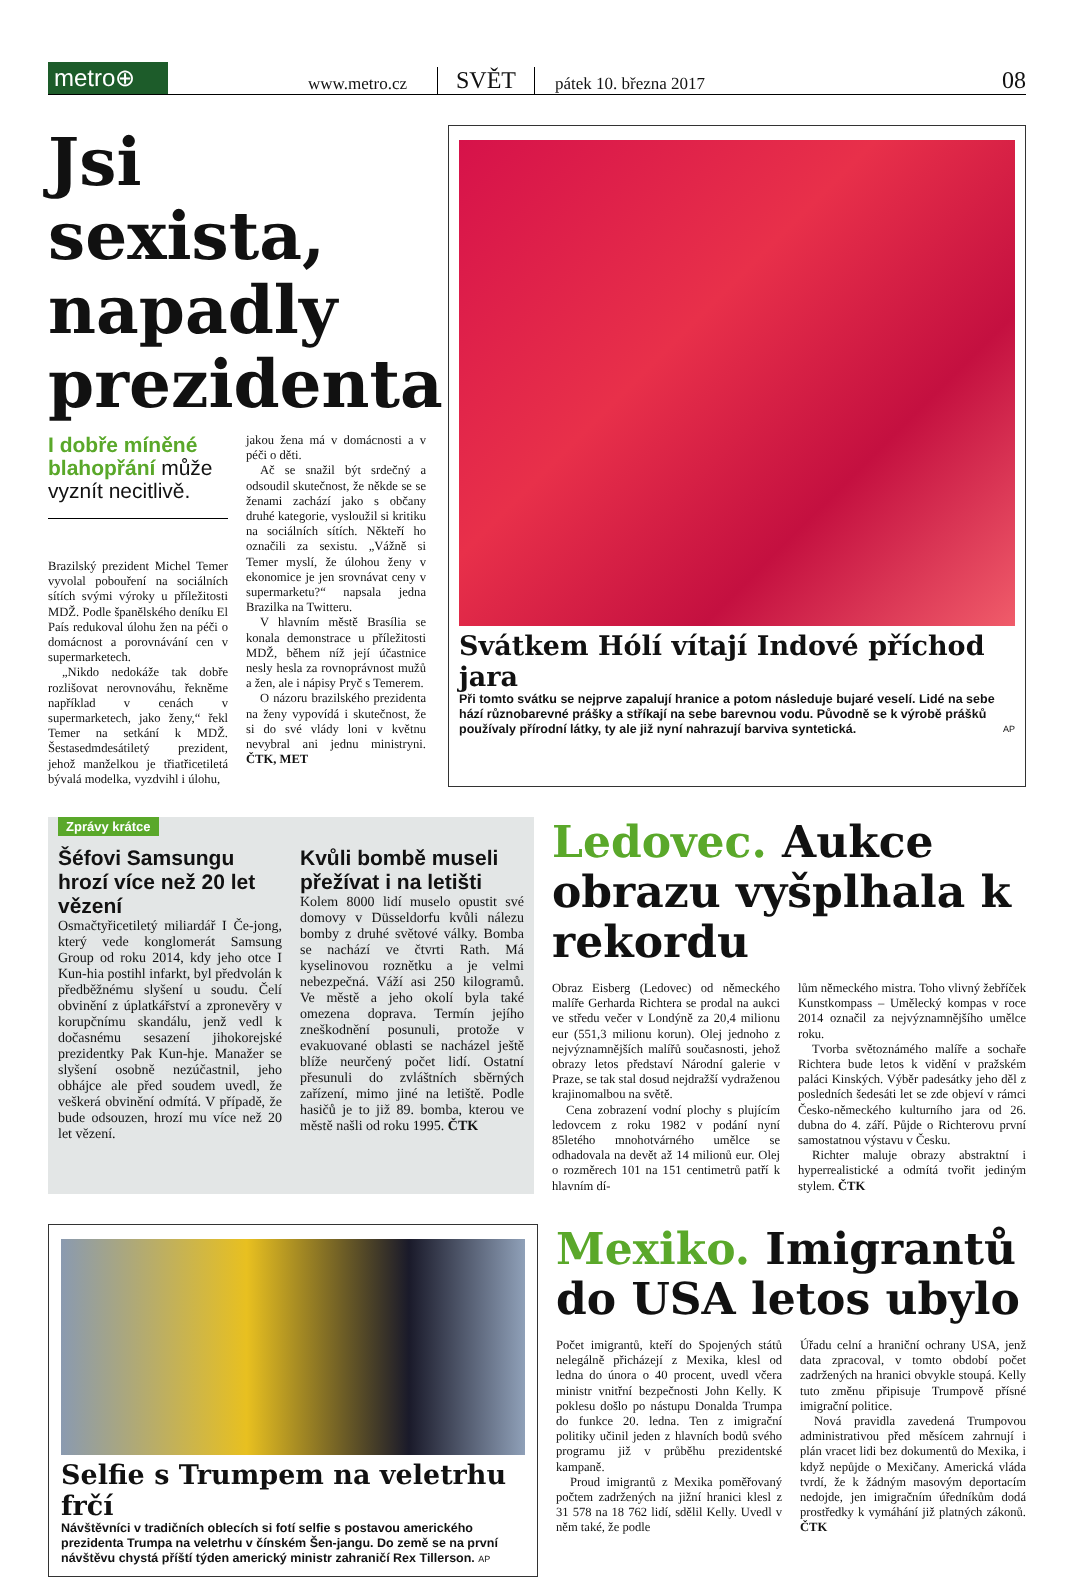metro⊕
www.metro.cz SVĚT pátek 10. března 2017 08
Jsi sexista, napadly prezidenta
I dobře míněné blahopřání může vyznít necitlivě.
Brazilský prezident Michel Temer vyvolal pobouření na sociálních sítích svými výroky u příležitosti MDŽ. Podle španělského deníku El País redukoval úlohu žen na péči o domácnost a porovnávání cen v supermarketech.
„Nikdo nedokáže tak dobře rozlišovat nerovnováhu, řekněme například v cenách v supermarketech, jako ženy,“ řekl Temer na setkání k MDŽ. Šestasedmdesátiletý prezident, jehož manželkou je třiatřicetiletá bývalá modelka, vyzdvihl i úlohu,
jakou žena má v domácnosti a v péči o děti.
Ač se snažil být srdečný a odsoudil skutečnost, že někde se se ženami zachází jako s občany druhé kategorie, vysloužil si kritiku na sociálních sítích. Někteří ho označili za sexistu. „Vážně si Temer myslí, že úlohou ženy v ekonomice je jen srovnávat ceny v supermarketu?“ napsala jedna Brazilka na Twitteru.
V hlavním městě Brasília se konala demonstrace u příležitosti MDŽ, během níž její účastnice nesly hesla za rovnoprávnost mužů a žen, ale i nápisy Pryč s Temerem.
O názoru brazilského prezidenta na ženy vypovídá i skutečnost, že si do své vlády loni v květnu nevybral ani jednu ministryni. ČTK, MET
Svátkem Hólí vítají Indové příchod jara
Při tomto svátku se nejprve zapalují hranice a potom následuje bujaré veselí. Lidé na sebe hází různobarevné prášky a stříkají na sebe barevnou vodu. Původně se k výrobě prášků používaly přírodní látky, ty ale již nyní nahrazují barviva syntetická. AP
Zprávy krátce
Šéfovi Samsungu hrozí více než 20 let vězení
Osmačtyřicetiletý miliardář I Če-jong, který vede konglomerát Samsung Group od roku 2014, kdy jeho otce I Kun-hia postihl infarkt, byl předvolán k předběžnému slyšení u soudu. Čelí obvinění z úplatkářství a zpronevěry v korupčnímu skandálu, jenž vedl k dočasnému sesazení jihokorejské prezidentky Pak Kun-hje. Manažer se slyšení osobně nezúčastnil, jeho obhájce ale před soudem uvedl, že veškerá obvinění odmítá. V případě, že bude odsouzen, hrozí mu více než 20 let vězení.
Kvůli bombě museli přežívat i na letišti
Kolem 8000 lidí muselo opustit své domovy v Düsseldorfu kvůli nálezu bomby z druhé světové války. Bomba se nachází ve čtvrti Rath. Má kyselinovou roznětku a je velmi nebezpečná. Váží asi 250 kilogramů. Ve městě a jeho okolí byla také omezena doprava. Termín jejího zneškodnění posunuli, protože v evakuované oblasti se nacházel ještě blíže neurčený počet lidí. Ostatní přesunuli do zvláštních sběrných zařízení, mimo jiné na letiště. Podle hasičů je to již 89. bomba, kterou ve městě našli od roku 1995. ČTK
Ledovec. Aukce obrazu vyšplhala k rekordu
Obraz Eisberg (Ledovec) od německého malíře Gerharda Richtera se prodal na aukci ve středu večer v Londýně za 20,4 milionu eur (551,3 milionu korun). Olej jednoho z nejvýznamnějších malířů současnosti, jehož obrazy letos představí Národní galerie v Praze, se tak stal dosud nejdražší vydraženou krajinomalbou na světě.
Cena zobrazení vodní plochy s plujícím ledovcem z roku 1982 v podání nyní 85letého mnohotvárného umělce se odhadovala na devět až 14 milionů eur. Olej o rozměrech 101 na 151 centimetrů patří k hlavním dí-
lům německého mistra. Toho vlivný žebříček Kunstkompass – Umělecký kompas v roce 2014 označil za nejvýznamnějšího umělce roku.
Tvorba světoznámého malíře a sochaře Richtera bude letos k vidění v pražském paláci Kinských. Výběr padesátky jeho děl z posledních šedesáti let se zde objeví v rámci Česko-německého kulturního jara od 26. dubna do 4. září. Půjde o Richterovu první samostatnou výstavu v Česku.
Richter maluje obrazy abstraktní i hyperrealistické a odmítá tvořit jediným stylem. ČTK
Selfie s Trumpem na veletrhu frčí
Návštěvníci v tradičních oblecích si fotí selfie s postavou amerického prezidenta Trumpa na veletrhu v čínském Šen-jangu. Do země se na první návštěvu chystá příští týden americký ministr zahraničí Rex Tillerson. AP
Mexiko. Imigrantů do USA letos ubylo
Počet imigrantů, kteří do Spojených států nelegálně přicházejí z Mexika, klesl od ledna do února o 40 procent, uvedl včera ministr vnitřní bezpečnosti John Kelly. K poklesu došlo po nástupu Donalda Trumpa do funkce 20. ledna. Ten z imigrační politiky učinil jeden z hlavních bodů svého programu již v průběhu prezidentské kampaně.
Proud imigrantů z Mexika poměřovaný počtem zadržených na jižní hranici klesl z 31 578 na 18 762 lidí, sdělil Kelly. Uvedl v něm také, že podle
Úřadu celní a hraniční ochrany USA, jenž data zpracoval, v tomto období počet zadržených na hranici obvykle stoupá. Kelly tuto změnu připisuje Trumpově přísné imigrační politice.
Nová pravidla zavedená Trumpovou administrativou před měsícem zahrnují i plán vracet lidi bez dokumentů do Mexika, i když nepůjde o Mexičany. Americká vláda tvrdí, že k žádným masovým deportacím nedojde, jen imigračním úředníkům dodá prostředky k vymáhání již platných zákonů. ČTK